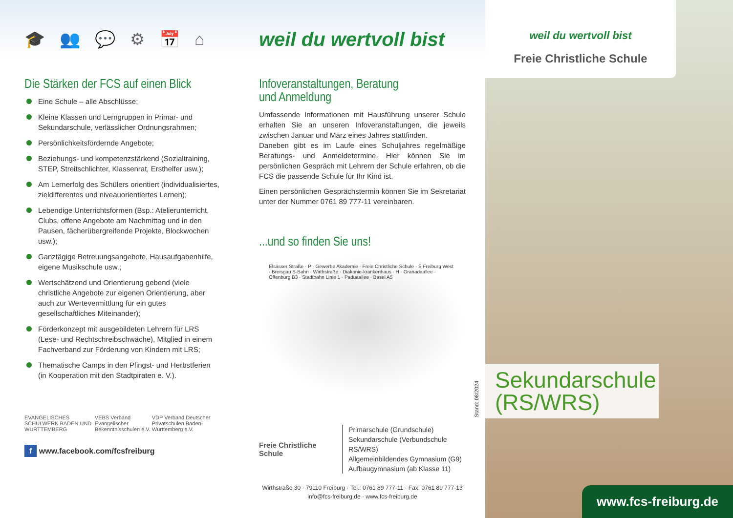🎓 👥 💬 ⚙ 📅 ⌂
Die Stärken der FCS auf einen Blick
Eine Schule – alle Abschlüsse;
Kleine Klassen und Lerngruppen in Primar- und Sekundarschule, verlässlicher Ordnungsrahmen;
Persönlichkeitsfördernde Angebote;
Beziehungs- und kompetenzstärkend (Sozialtraining, STEP, Streitschlichter, Klassenrat, Ersthelfer usw.);
Am Lernerfolg des Schülers orientiert (individualisiertes, zieldifferentes und niveauorientiertes Lernen);
Lebendige Unterrichtsformen (Bsp.: Atelierunterricht, Clubs, offene Angebote am Nachmittag und in den Pausen, fächerübergreifende Projekte, Blockwochen usw.);
Ganztägige Betreuungsangebote, Hausaufgabenhilfe, eigene Musikschule usw.;
Wertschätzend und Orientierung gebend (viele christliche Angebote zur eigenen Orientierung, aber auch zur Wertevermittlung für ein gutes gesellschaftliches Miteinander);
Förderkonzept mit ausgebildeten Lehrern für LRS (Lese- und Rechtschreibschwäche), Mitglied in einem Fachverband zur Förderung von Kindern mit LRS;
Thematische Camps in den Pfingst- und Herbstferien (in Kooperation mit den Stadtpiraten e. V.).
EVANGELISCHES SCHULWERK BADEN UND WÜRTTEMBERG VEBS Verband Evangelischer Bekenntnisschulen e.V. VDP Verband Deutscher Privatschulen Baden-Württemberg e.V.
f www.facebook.com/fcsfreiburg
weil du wertvoll bist
Infoveranstaltungen, Beratung
und Anmeldung
Umfassende Informationen mit Hausführung unserer Schule erhalten Sie an unseren Infoveranstaltungen, die jeweils zwischen Januar und März eines Jahres stattfinden.
Daneben gibt es im Laufe eines Schuljahres regelmäßige Beratungs- und Anmeldetermine. Hier können Sie im persönlichen Gespräch mit Lehrern der Schule erfahren, ob die FCS die passende Schule für Ihr Kind ist.
Einen persönlichen Gesprächstermin können Sie im Sekretariat unter der Nummer 0761 89 777-11 vereinbaren.
...und so finden Sie uns!
Elsässer Straße · P · Gewerbe Akademie · Freie Christliche Schule · S Freiburg West · Breisgau S-Bahn · Wirthstraße · Diakonie-krankenhaus · H · Granadaallee · Offenburg B3 · Stadtbahn Linie 1 · Paduaallee · Basel A5
Freie Christliche Schule
Primarschule (Grundschule)
Sekundarschule (Verbundschule RS/WRS)
Allgemeinbildendes Gymnasium (G9)
Aufbaugymnasium (ab Klasse 11)
Wirthstraße 30 · 79110 Freiburg · Tel.: 0761 89 777-11 · Fax: 0761 89 777-13
info@fcs-freiburg.de · www.fcs-freiburg.de
weil du wertvoll bist
Freie Christliche Schule
Stand: 08/2024
Sekundarschule
(RS/WRS)
www.fcs-freiburg.de